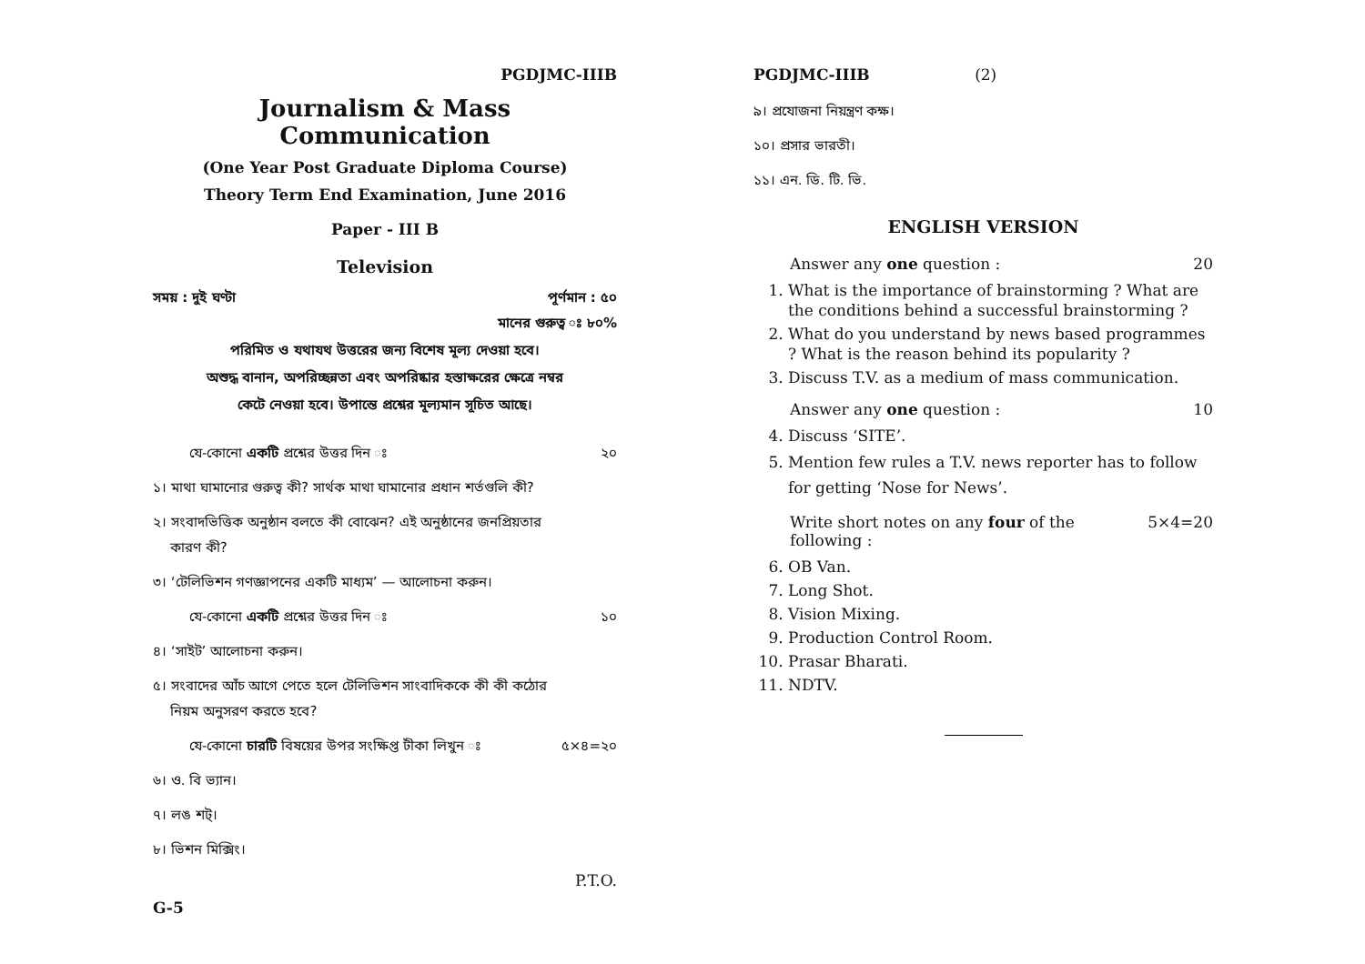PGDJMC-IIIB
Journalism & Mass Communication
(One Year Post Graduate Diploma Course)
Theory Term End Examination, June 2016
Paper - III B
Television
সময় : দুই ঘণ্টা পূর্ণমান : ৫০
মানের গুরুত্ব ঃ ৮০%
পরিমিত ও যথাযথ উত্তরের জন্য বিশেষ মূল্য দেওয়া হবে।
অশুদ্ধ বানান, অপরিচ্ছন্নতা এবং অপরিষ্কার হস্তাক্ষরের ক্ষেত্রে নম্বর
কেটে নেওয়া হবে। উপান্তে প্রশ্নের মূল্যমান সূচিত আছে।
যে-কোনো একটি প্রশ্নের উত্তর দিন ঃ ২০
১। মাথা ঘামানোর গুরুত্ব কী? সার্থক মাথা ঘামানোর প্রধান শর্তগুলি কী?
২। সংবাদভিত্তিক অনুষ্ঠান বলতে কী বোঝেন? এই অনুষ্ঠানের জনপ্রিয়তার
কারণ কী?
৩। ‘টেলিভিশন গণজ্ঞাপনের একটি মাধ্যম’ — আলোচনা করুন।
যে-কোনো একটি প্রশ্নের উত্তর দিন ঃ ১০
৪। ‘সাইট’ আলোচনা করুন।
৫। সংবাদের আঁচ আগে পেতে হলে টেলিভিশন সাংবাদিককে কী কী কঠোর
নিয়ম অনুসরণ করতে হবে?
যে-কোনো চারটি বিষয়ের উপর সংক্ষিপ্ত টীকা লিখুন ঃ ৫×৪=২০
৬। ও. বি ভ্যান।
৭। লঙ শট্।
৮। ভিশন মিক্সিং।
P.T.O.
G-5
PGDJMC-IIIB (2)
৯। প্রযোজনা নিয়ন্ত্রণ কক্ষ।
১০। প্রসার ভারতী।
১১। এন. ডি. টি. ভি.
ENGLISH VERSION
Answer any one question : 20
1. What is the importance of brainstorming ? What are the conditions behind a successful brainstorming ?
2. What do you understand by news based programmes ? What is the reason behind its popularity ?
3. Discuss T.V. as a medium of mass communication.
Answer any one question : 10
4. Discuss ‘SITE’.
5. Mention few rules a T.V. news reporter has to follow for getting ‘Nose for News’.
Write short notes on any four of the following : 5×4=20
6. OB Van.
7. Long Shot.
8. Vision Mixing.
9. Production Control Room.
10. Prasar Bharati.
11. NDTV.